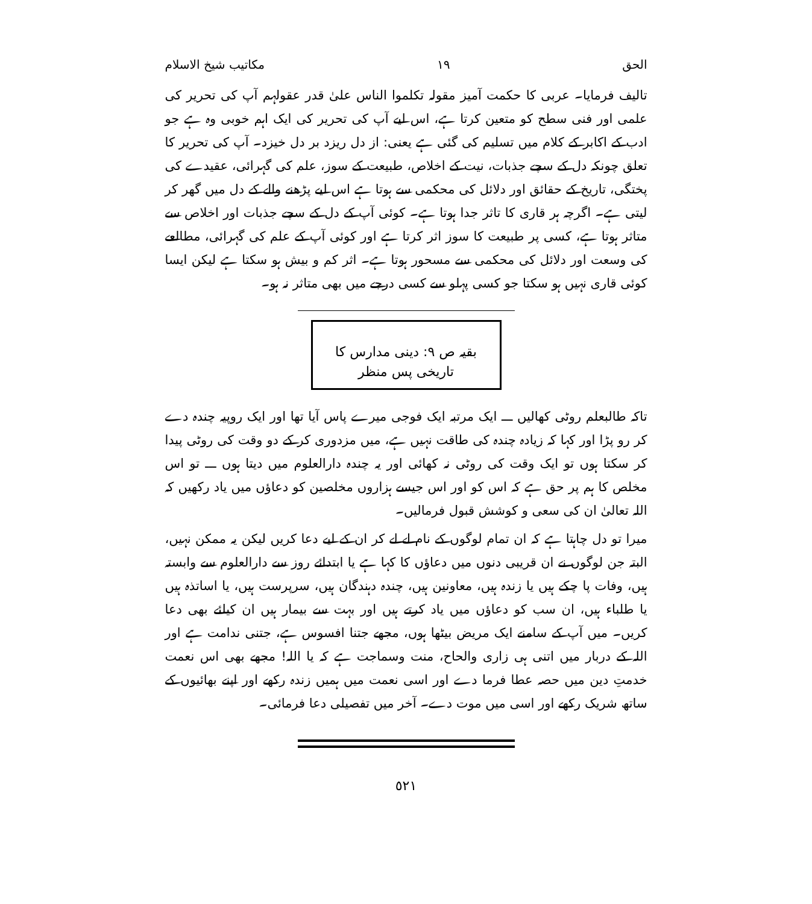الحق ١٩ مکاتیب شیخ الاسلام
تالیف فرمایا۔ عربی کا حکمت آمیز مقولہ تکلموا الناس علیٰ قدر عقولہم آپ کی تحریر کی علمی اور فنی سطح کو متعین کرتا ہے، اس لیے آپ کی تحریر کی ایک اہم خوبی وہ ہے جو ادب کے اکابر کے کلام میں تسلیم کی گئی ہے یعنی: از دل ریزد بر دل خیزد۔ آپ کی تحریر کا تعلق چونکہ دل کے سچے جذبات، نیت کے اخلاص، طبیعت کے سوز، علم کی گہرائی، عقیدے کی پختگی، تاریخ کے حقائق اور دلائل کی محکمی سے ہوتا ہے اس لیے پڑھنے والے کے دل میں گھر کر لیتی ہے۔ اگرچہ ہر قاری کا تاثر جدا ہوتا ہے۔ کوئی آپ کے دل کے سچے جذبات اور اخلاص سے متاثر ہوتا ہے، کسی پر طبیعت کا سوز اثر کرتا ہے اور کوئی آپ کے علم کی گہرائی، مطالعے کی وسعت اور دلائل کی محکمی سے مسحور ہوتا ہے۔ اثر کم و بیش ہو سکتا ہے لیکن ایسا کوئی قاری نہیں ہو سکتا جو کسی پہلو سے کسی درجے میں بھی متاثر نہ ہو۔
بقیہ ص ٩: دینی مدارس کا تاریخی پس منظر
تاکہ طالبعلم روٹی کھالیں ـــ ایک مرتبہ ایک فوجی میرے پاس آیا تھا اور ایک روپیہ چندہ دے کر رو پڑا اور کہا کہ زیادہ چندہ کی طاقت نہیں ہے، میں مزدوری کر کے دو وقت کی روٹی پیدا کر سکتا ہوں تو ایک وقت کی روٹی نہ کھائی اور یہ چندہ دارالعلوم میں دیتا ہوں ـــ تو اس مخلص کا ہم پر حق ہے کہ اس کو اور اس جیسے ہزاروں مخلصین کو دعاؤں میں یاد رکھیں کہ اللہ تعالیٰ ان کی سعی و کوشش قبول فرمالیں۔
میرا تو دل چاہتا ہے کہ ان تمام لوگوں کے نام لے لے کر ان کے لیے دعا کریں لیکن یہ ممکن نہیں، البتہ جن لوگوں نے ان قریبی دنوں میں دعاؤں کا کہا ہے یا ابتدائے روز سے دارالعلوم سے وابستہ ہیں، وفات پا چکے ہیں یا زندہ ہیں، معاونین ہیں، چندہ دہندگان ہیں، سرپرست ہیں، یا اساتذہ ہیں یا طلباء ہیں، ان سب کو دعاؤں میں یاد کرتے ہیں اور بہت سے بیمار ہیں ان کیلئے بھی دعا کریں۔ میں آپ کے سامنے ایک مریض بیٹھا ہوں، مجھے جتنا افسوس ہے، جتنی ندامت ہے اور اللہ کے دربار میں اتنی ہی زاری والحاح، منت وسماجت ہے کہ یا اللہ! مجھے بھی اس نعمت خدمتِ دین میں حصہ عطا فرما دے اور اسی نعمت میں ہمیں زندہ رکھے اور اپنے بھائیوں کے ساتھ شریک رکھے اور اسی میں موت دے۔ آخر میں تفصیلی دعا فرمائی۔
٥٢١